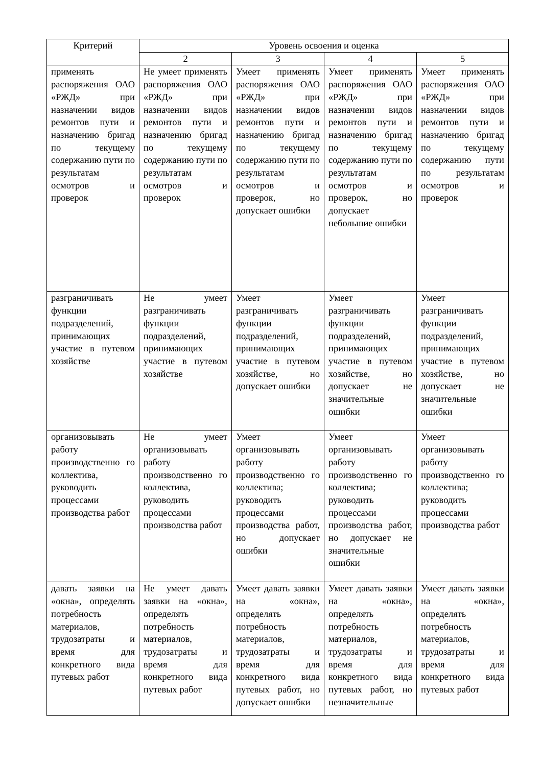| Критерий | Уровень освоения и оценка | | | |
| --- | --- | --- | --- | --- |
| | 2 | 3 | 4 | 5 |
| применять распоряжения ОАО «РЖД» при назначении видов ремонтов пути и назначению бригад по текущему содержанию пути по результатам осмотров и проверок | Не умеет применять распоряжения ОАО «РЖД» при назначении видов ремонтов пути и назначению бригад по текущему содержанию пути по результатам осмотров и проверок | Умеет применять распоряжения ОАО «РЖД» при назначении видов ремонтов пути и назначению бригад по текущему содержанию пути по результатам осмотров и проверок, но допускает ошибки | Умеет применять распоряжения ОАО «РЖД» при назначении видов ремонтов пути и назначению бригад по текущему содержанию пути по результатам осмотров и проверок, но допускает небольшие ошибки | Умеет применять распоряжения ОАО «РЖД» при назначении видов ремонтов пути и назначению бригад по текущему содержанию пути по результатам осмотров и проверок |
| разграничивать функции подразделений, принимающих участие в путевом хозяйстве | Не умеет разграничивать функции подразделений, принимающих участие в путевом хозяйстве | Умеет разграничивать функции подразделений, принимающих участие в путевом хозяйстве, но допускает ошибки | Умеет разграничивать функции подразделений, принимающих участие в путевом хозяйстве, но допускает не значительные ошибки | Умеет разграничивать функции подразделений, принимающих участие в путевом хозяйстве, но допускает не значительные ошибки |
| организовывать работу производственно го коллектива, руководить процессами производства работ | Не умеет организовывать работу производственно го коллектива, руководить процессами производства работ | Умеет организовывать работу производственно го коллектива; руководить процессами производства работ, но допускает ошибки | Умеет организовывать работу производственно го коллектива; руководить процессами производства работ, но допускает не значительные ошибки | Умеет организовывать работу производственно го коллектива; руководить процессами производства работ |
| давать заявки на «окна», определять потребность материалов, трудозатраты и время для конкретного вида путевых работ | Не умеет давать заявки на «окна», определять потребность материалов, трудозатраты и время для конкретного вида путевых работ | Умеет давать заявки на «окна», определять потребность материалов, трудозатраты и время для конкретного вида путевых работ, но допускает ошибки | Умеет давать заявки на «окна», определять потребность материалов, трудозатраты и время для конкретного вида путевых работ, но незначительные | Умеет давать заявки на «окна», определять потребность материалов, трудозатраты и время для конкретного вида путевых работ |